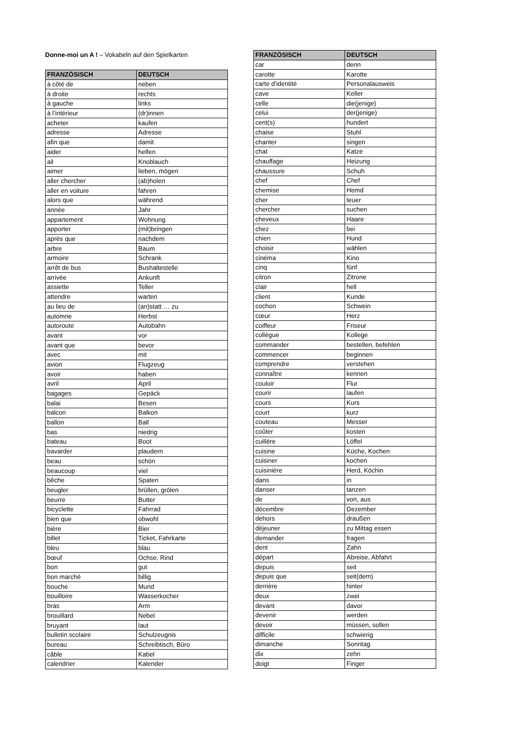Donne-moi un A ! – Vokabeln auf den Spielkarten
| FRANZÖSISCH | DEUTSCH |
| --- | --- |
| à côté de | neben |
| à droite | rechts |
| à gauche | links |
| à l’intérieur | (dr)innen |
| acheter | kaufen |
| adresse | Adresse |
| afin que | damit |
| aider | helfen |
| ail | Knoblauch |
| aimer | lieben, mögen |
| aller chercher | (ab)holen |
| aller en voiture | fahren |
| alors que | während |
| année | Jahr |
| appartement | Wohnung |
| apporter | (mit)bringen |
| après que | nachdem |
| arbre | Baum |
| armoire | Schrank |
| arrêt de bus | Bushaltestelle |
| arrivée | Ankunft |
| assiette | Teller |
| attendre | warten |
| au lieu de | (an)statt … zu |
| automne | Herbst |
| autoroute | Autobahn |
| avant | vor |
| avant que | bevor |
| avec | mit |
| avion | Flugzeug |
| avoir | haben |
| avril | April |
| bagages | Gepäck |
| balai | Besen |
| balcon | Balkon |
| ballon | Ball |
| bas | niedrig |
| bateau | Boot |
| bavarder | plaudern |
| beau | schön |
| beaucoup | viel |
| bêche | Spaten |
| beugler | brüllen, grölen |
| beurre | Butter |
| bicyclette | Fahrrad |
| bien que | obwohl |
| bière | Bier |
| billet | Ticket, Fahrkarte |
| bleu | blau |
| bœuf | Ochse, Rind |
| bon | gut |
| bon marché | billig |
| bouche | Mund |
| bouilloire | Wasserkocher |
| bras | Arm |
| brouillard | Nebel |
| bruyant | laut |
| bulletin scolaire | Schulzeugnis |
| bureau | Schreibtisch, Büro |
| câble | Kabel |
| calendrier | Kalender |
| FRANZÖSISCH | DEUTSCH |
| --- | --- |
| car | denn |
| carotte | Karotte |
| carte d’identité | Personalausweis |
| cave | Keller |
| celle | die(jenige) |
| celui | der(jenige) |
| cent(s) | hundert |
| chaise | Stuhl |
| chanter | singen |
| chat | Katze |
| chauffage | Heizung |
| chaussure | Schuh |
| chef | Chef |
| chemise | Hemd |
| cher | teuer |
| chercher | suchen |
| cheveux | Haare |
| chez | bei |
| chien | Hund |
| choisir | wählen |
| cinéma | Kino |
| cinq | fünf |
| citron | Zitrone |
| clair | hell |
| client | Kunde |
| cochon | Schwein |
| cœur | Herz |
| coiffeur | Friseur |
| collègue | Kollege |
| commander | bestellen, befehlen |
| commencer | beginnen |
| comprendre | verstehen |
| connaître | kennen |
| couloir | Flur |
| courir | laufen |
| cours | Kurs |
| court | kurz |
| couteau | Messer |
| coûter | kosten |
| cuillère | Löffel |
| cuisine | Küche, Kochen |
| cuisiner | kochen |
| cuisinière | Herd, Köchin |
| dans | in |
| danser | tanzen |
| de | von, aus |
| décembre | Dezember |
| dehors | draußen |
| déjeuner | zu Mittag essen |
| demander | fragen |
| dent | Zahn |
| départ | Abreise, Abfahrt |
| depuis | seit |
| depuis que | seit(dem) |
| derrière | hinter |
| deux | zwei |
| devant | davor |
| devenir | werden |
| devoir | müssen, sollen |
| difficile | schwierig |
| dimanche | Sonntag |
| dix | zehn |
| doigt | Finger |